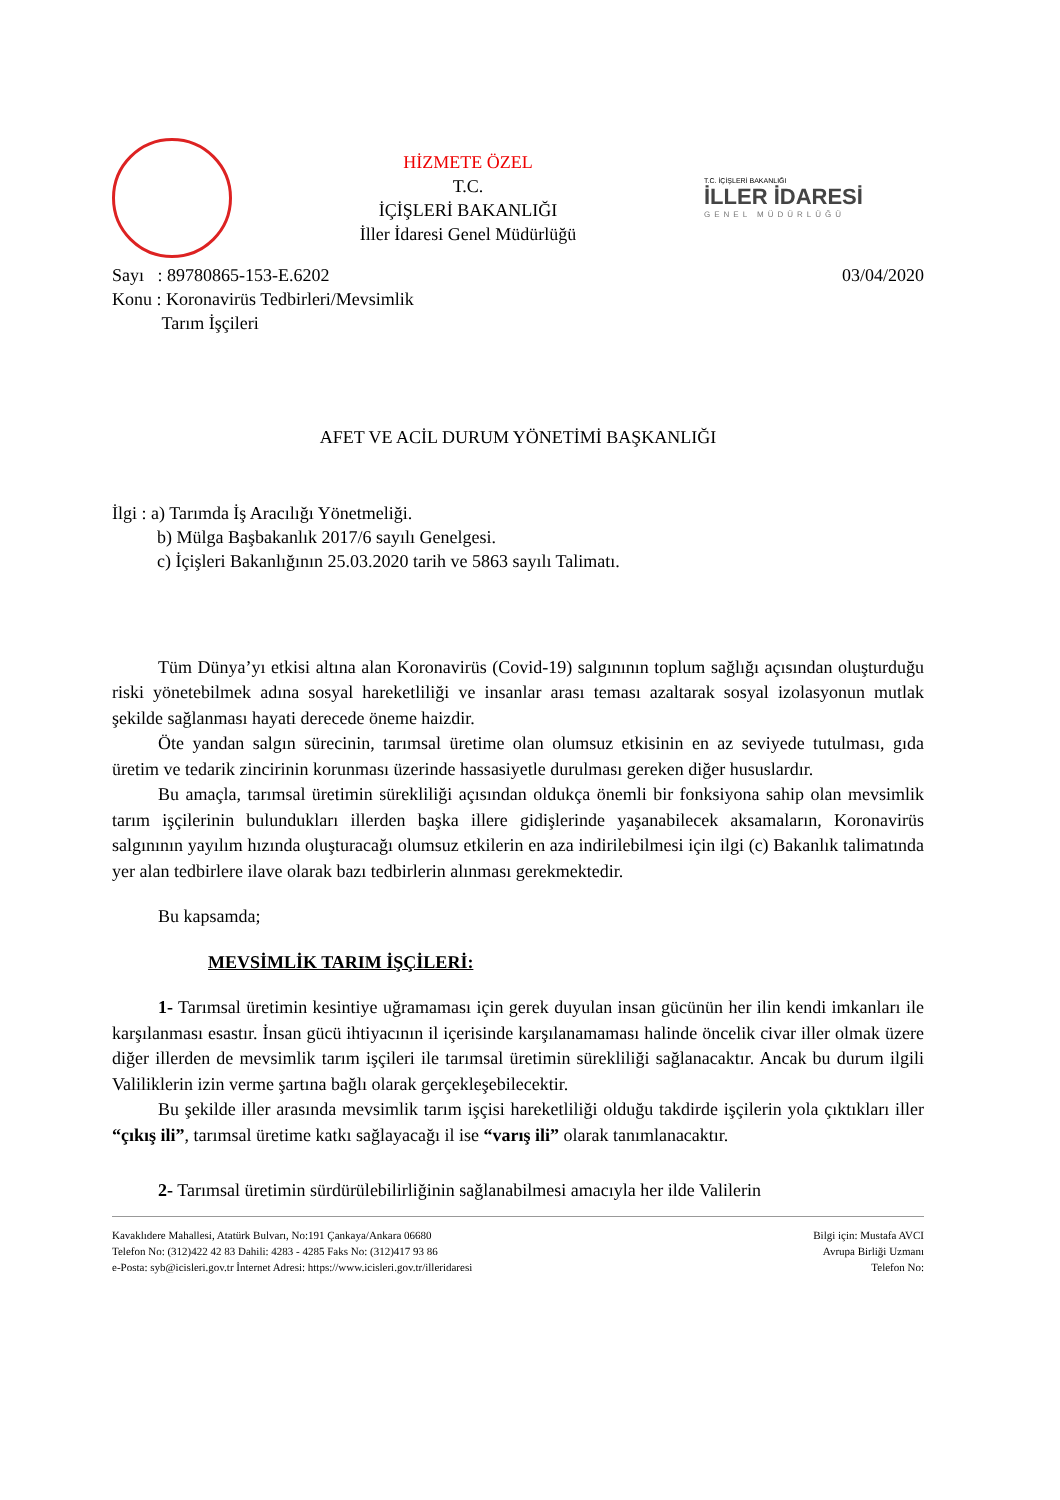HİZMETE ÖZEL
T.C.
İÇİŞLERİ BAKANLIĞI
İller İdaresi Genel Müdürlüğü
T.C. İÇİŞLERİ BAKANLIĞI
İLLER İDARESİ
GENEL MÜDÜRLÜĞÜ
Sayı : 89780865-153-E.6202
Konu : Koronavirüs Tedbirleri/Mevsimlik
Tarım İşçileri
03/04/2020
AFET VE ACİL DURUM YÖNETİMİ BAŞKANLIĞI
İlgi : a) Tarımda İş Aracılığı Yönetmeliği.
b) Mülga Başbakanlık 2017/6 sayılı Genelgesi.
c) İçişleri Bakanlığının 25.03.2020 tarih ve 5863 sayılı Talimatı.
Tüm Dünya’yı etkisi altına alan Koronavirüs (Covid-19) salgınının toplum sağlığı açısından oluşturduğu riski yönetebilmek adına sosyal hareketliliği ve insanlar arası teması azaltarak sosyal izolasyonun mutlak şekilde sağlanması hayati derecede öneme haizdir.
Öte yandan salgın sürecinin, tarımsal üretime olan olumsuz etkisinin en az seviyede tutulması, gıda üretim ve tedarik zincirinin korunması üzerinde hassasiyetle durulması gereken diğer hususlardır.
Bu amaçla, tarımsal üretimin sürekliliği açısından oldukça önemli bir fonksiyona sahip olan mevsimlik tarım işçilerinin bulundukları illerden başka illere gidişlerinde yaşanabilecek aksamaların, Koronavirüs salgınının yayılım hızında oluşturacağı olumsuz etkilerin en aza indirilebilmesi için ilgi (c) Bakanlık talimatında yer alan tedbirlere ilave olarak bazı tedbirlerin alınması gerekmektedir.
Bu kapsamda;
MEVSİMLİK TARIM İŞÇİLERİ:
1- Tarımsal üretimin kesintiye uğramaması için gerek duyulan insan gücünün her ilin kendi imkanları ile karşılanması esastır. İnsan gücü ihtiyacının il içerisinde karşılanamaması halinde öncelik civar iller olmak üzere diğer illerden de mevsimlik tarım işçileri ile tarımsal üretimin sürekliliği sağlanacaktır. Ancak bu durum ilgili Valiliklerin izin verme şartına bağlı olarak gerçekleşebilecektir.
Bu şekilde iller arasında mevsimlik tarım işçisi hareketliliği olduğu takdirde işçilerin yola çıktıkları iller “çıkış ili”, tarımsal üretime katkı sağlayacağı il ise “varış ili” olarak tanımlanacaktır.
2- Tarımsal üretimin sürdürülebilirliğinin sağlanabilmesi amacıyla her ilde Valilerin
Kavaklıdere Mahallesi, Atatürk Bulvarı, No:191 Çankaya/Ankara 06680
Telefon No: (312)422 42 83 Dahili: 4283 - 4285 Faks No: (312)417 93 86
e-Posta: syb@icisleri.gov.tr İnternet Adresi: https://www.icisleri.gov.tr/illeridaresi
Bilgi için: Mustafa AVCI
Avrupa Birliği Uzmanı
Telefon No: